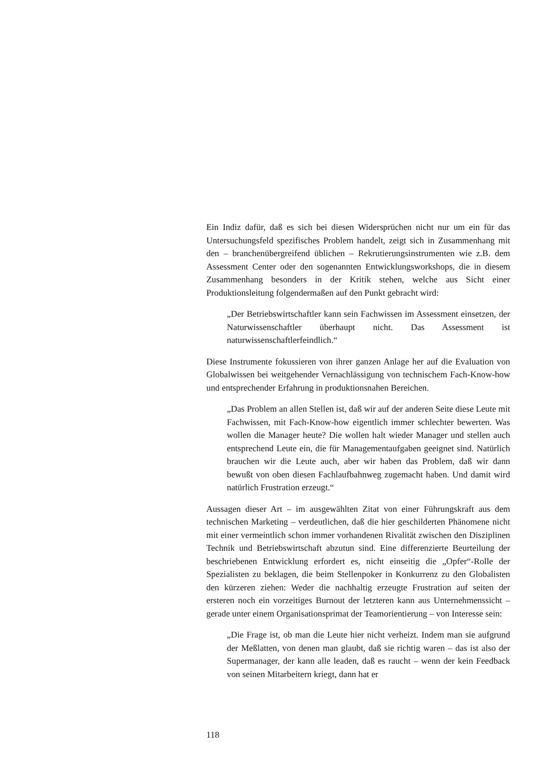Ein Indiz dafür, daß es sich bei diesen Widersprüchen nicht nur um ein für das Untersuchungsfeld spezifisches Problem handelt, zeigt sich in Zusammenhang mit den – branchenübergreifend üblichen – Rekrutierungsinstrumenten wie z.B. dem Assessment Center oder den sogenannten Entwicklungsworkshops, die in diesem Zusammenhang besonders in der Kritik stehen, welche aus Sicht einer Produktionsleitung folgendermaßen auf den Punkt gebracht wird:
„Der Betriebswirtschaftler kann sein Fachwissen im Assessment einsetzen, der Naturwissenschaftler überhaupt nicht. Das Assessment ist naturwissenschaftlerfeindlich.“
Diese Instrumente fokussieren von ihrer ganzen Anlage her auf die Evaluation von Globalwissen bei weitgehender Vernachlässigung von technischem Fach-Know-how und entsprechender Erfahrung in produktionsnahen Bereichen.
„Das Problem an allen Stellen ist, daß wir auf der anderen Seite diese Leute mit Fachwissen, mit Fach-Know-how eigentlich immer schlechter bewerten. Was wollen die Manager heute? Die wollen halt wieder Manager und stellen auch entsprechend Leute ein, die für Managementaufgaben geeignet sind. Natürlich brauchen wir die Leute auch, aber wir haben das Problem, daß wir dann bewußt von oben diesen Fachlaufbahnweg zugemacht haben. Und damit wird natürlich Frustration erzeugt.“
Aussagen dieser Art – im ausgewählten Zitat von einer Führungskraft aus dem technischen Marketing – verdeutlichen, daß die hier geschilderten Phänomene nicht mit einer vermeintlich schon immer vorhandenen Rivalität zwischen den Disziplinen Technik und Betriebswirtschaft abzutun sind. Eine differenzierte Beurteilung der beschriebenen Entwicklung erfordert es, nicht einseitig die „Opfer“-Rolle der Spezialisten zu beklagen, die beim Stellenpoker in Konkurrenz zu den Globalisten den kürzeren ziehen: Weder die nachhaltig erzeugte Frustration auf seiten der ersteren noch ein vorzeitiges Burnout der letzteren kann aus Unternehmenssicht – gerade unter einem Organisationsprimat der Teamorientierung – von Interesse sein:
„Die Frage ist, ob man die Leute hier nicht verheizt. Indem man sie aufgrund der Meßlatten, von denen man glaubt, daß sie richtig waren – das ist also der Supermanager, der kann alle leaden, daß es raucht – wenn der kein Feedback von seinen Mitarbeitern kriegt, dann hat er
118